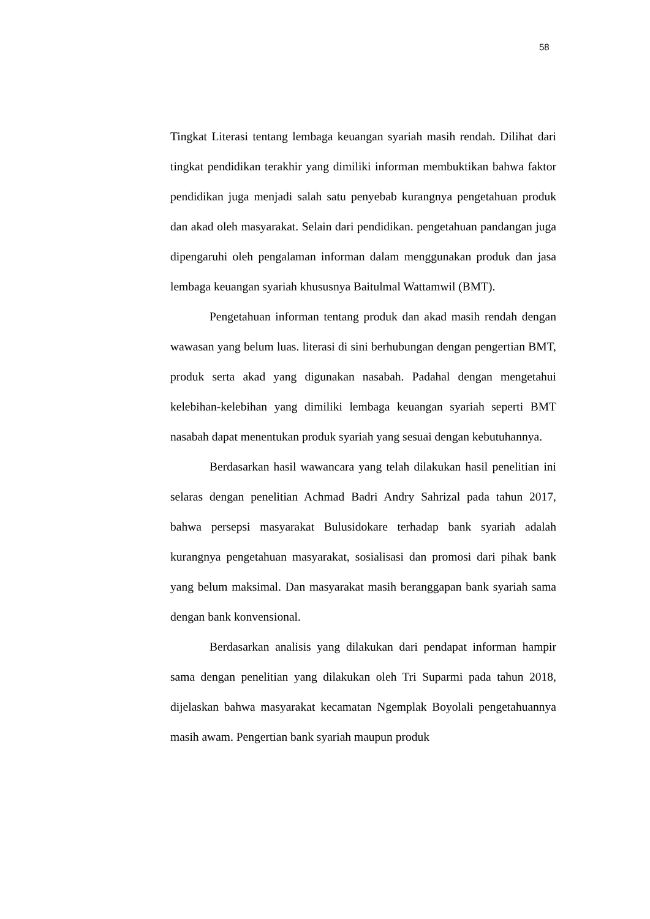58
Tingkat Literasi tentang lembaga keuangan syariah masih rendah. Dilihat dari tingkat pendidikan terakhir yang dimiliki informan membuktikan bahwa faktor pendidikan juga menjadi salah satu penyebab kurangnya pengetahuan produk dan akad oleh masyarakat. Selain dari pendidikan. pengetahuan pandangan juga dipengaruhi oleh pengalaman informan dalam menggunakan produk dan jasa lembaga keuangan syariah khususnya Baitulmal Wattamwil (BMT).
Pengetahuan informan tentang produk dan akad masih rendah dengan wawasan yang belum luas. literasi di sini berhubungan dengan pengertian BMT, produk serta akad yang digunakan nasabah. Padahal dengan mengetahui kelebihan-kelebihan yang dimiliki lembaga keuangan syariah seperti BMT nasabah dapat menentukan produk syariah yang sesuai dengan kebutuhannya.
Berdasarkan hasil wawancara yang telah dilakukan hasil penelitian ini selaras dengan penelitian Achmad Badri Andry Sahrizal pada tahun 2017, bahwa persepsi masyarakat Bulusidokare terhadap bank syariah adalah kurangnya pengetahuan masyarakat, sosialisasi dan promosi dari pihak bank yang belum maksimal. Dan masyarakat masih beranggapan bank syariah sama dengan bank konvensional.
Berdasarkan analisis yang dilakukan dari pendapat informan hampir sama dengan penelitian yang dilakukan oleh Tri Suparmi pada tahun 2018, dijelaskan bahwa masyarakat kecamatan Ngemplak Boyolali pengetahuannya masih awam. Pengertian bank syariah maupun produk